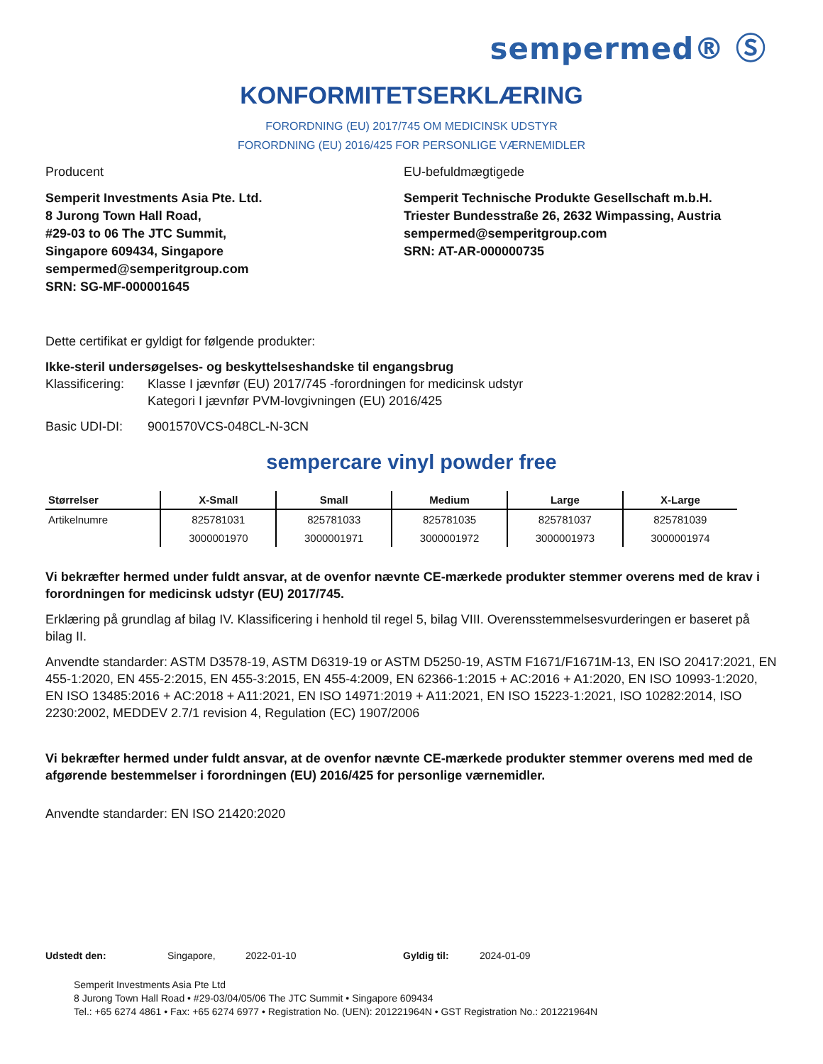sempermed® Ⓢ
KONFORMITETSERKLÆRING
FORORDNING (EU) 2017/745 OM MEDICINSK UDSTYR
FORORDNING (EU) 2016/425 FOR PERSONLIGE VÆRNEMIDLER
Producent
Semperit Investments Asia Pte. Ltd.
8 Jurong Town Hall Road,
#29-03 to 06 The JTC Summit,
Singapore 609434, Singapore
sempermed@semperitgroup.com
SRN: SG-MF-000001645
EU-befuldmægtigede
Semperit Technische Produkte Gesellschaft m.b.H.
Triester Bundesstraße 26, 2632 Wimpassing, Austria
sempermed@semperitgroup.com
SRN: AT-AR-000000735
Dette certifikat er gyldigt for følgende produkter:
Ikke-steril undersøgelses- og beskyttelseshandske til engangsbrug
Klassificering: Klasse I jævnfør (EU) 2017/745 -forordningen for medicinsk udstyr
Kategori I jævnfør PVM-lovgivningen (EU) 2016/425
Basic UDI-DI: 9001570VCS-048CL-N-3CN
sempercare vinyl powder free
| Størrelser | X-Small | Small | Medium | Large | X-Large |
| --- | --- | --- | --- | --- | --- |
| Artikelnumre | 825781031 | 825781033 | 825781035 | 825781037 | 825781039 |
| | 3000001970 | 3000001971 | 3000001972 | 3000001973 | 3000001974 |
Vi bekræfter hermed under fuldt ansvar, at de ovenfor nævnte CE-mærkede produkter stemmer overens med de krav i forordningen for medicinsk udstyr (EU) 2017/745.
Erklæring på grundlag af bilag IV. Klassificering i henhold til regel 5, bilag VIII. Overensstemmelsesvurderingen er baseret på bilag II.
Anvendte standarder: ASTM D3578-19, ASTM D6319-19 or ASTM D5250-19, ASTM F1671/F1671M-13, EN ISO 20417:2021, EN 455-1:2020, EN 455-2:2015, EN 455-3:2015, EN 455-4:2009, EN 62366-1:2015 + AC:2016 + A1:2020, EN ISO 10993-1:2020, EN ISO 13485:2016 + AC:2018 + A11:2021, EN ISO 14971:2019 + A11:2021, EN ISO 15223-1:2021, ISO 10282:2014, ISO 2230:2002, MEDDEV 2.7/1 revision 4, Regulation (EC) 1907/2006
Vi bekræfter hermed under fuldt ansvar, at de ovenfor nævnte CE-mærkede produkter stemmer overens med med de afgørende bestemmelser i forordningen (EU) 2016/425 for personlige værnemidler.
Anvendte standarder: EN ISO 21420:2020
Udstedt den: Singapore, 2022-01-10 Gyldig til: 2024-01-09
Semperit Investments Asia Pte Ltd
8 Jurong Town Hall Road • #29-03/04/05/06 The JTC Summit • Singapore 609434
Tel.: +65 6274 4861 • Fax: +65 6274 6977 • Registration No. (UEN): 201221964N • GST Registration No.: 201221964N